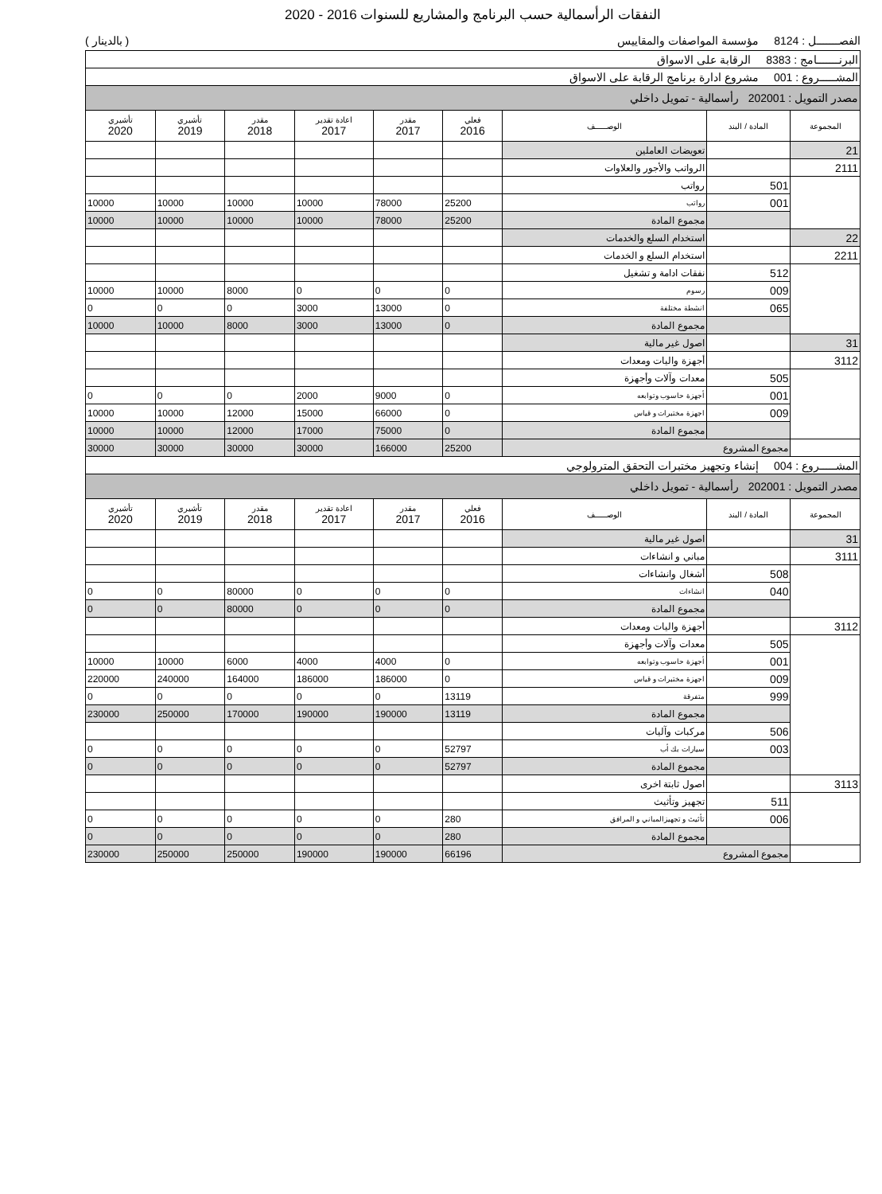النفقات الرأسمالية حسب البرنامج والمشاريع للسنوات 2016 - 2020
الفصـــــــل : 8124 مؤسسة المواصفات والمقاييس ( بالدينار )
| البرنـــــــامج : 8383 الرقابة على الاسواق | | | | | | | | |
| المشـــــروع : 001 مشروع ادارة برنامج الرقابة على الاسواق | | | | | | | | |
| مصدر التمويل : 202001 رأسمالية - تمويل داخلي | | | | | | | | |
| المجموعة | المادة / البند | الوصـــــف | فعلي 2016 | مقدر 2017 | اعادة تقدير 2017 | مقدر 2018 | تأشيري 2019 | تأشيري 2020 |
| 21 | | تعويضات العاملين | | | | | | |
| 2111 | | الرواتب والأجور والعلاوات | | | | | | |
| | 501 | رواتب | | | | | | |
| | 001 | رواتب | 25200 | 78000 | 10000 | 10000 | 10000 | 10000 |
| | | مجموع المادة | 25200 | 78000 | 10000 | 10000 | 10000 | 10000 |
| 22 | | استخدام السلع والخدمات | | | | | | |
| 2211 | | استخدام السلع و الخدمات | | | | | | |
| | 512 | نفقات ادامة و تشغيل | | | | | | |
| | 009 | رسوم | 0 | 0 | 0 | 8000 | 10000 | 10000 |
| | 065 | انشطة مختلفة | 0 | 13000 | 3000 | 0 | 0 | 0 |
| | | مجموع المادة | 0 | 13000 | 3000 | 8000 | 10000 | 10000 |
| 31 | | اصول غير مالية | | | | | | |
| 3112 | | أجهزة واليات ومعدات | | | | | | |
| | 505 | معدات وآلات وأجهزة | | | | | | |
| | 001 | أجهزة حاسوب وتوابعه | 0 | 9000 | 2000 | 0 | 0 | 0 |
| | 009 | اجهزة مختبرات و قياس | 0 | 66000 | 15000 | 12000 | 10000 | 10000 |
| | | مجموع المادة | 0 | 75000 | 17000 | 12000 | 10000 | 10000 |
| | مجموع المشروع | | 25200 | 166000 | 30000 | 30000 | 30000 | 30000 |
| المشـــــروع : 004 إنشاء وتجهيز مختبرات التحقق المترولوجي | | | | | | | | |
| مصدر التمويل : 202001 رأسمالية - تمويل داخلي | | | | | | | | |
| المجموعة | المادة / البند | الوصـــــف | فعلي 2016 | مقدر 2017 | اعادة تقدير 2017 | مقدر 2018 | تأشيري 2019 | تأشيري 2020 |
| 31 | | اصول غير مالية | | | | | | |
| 3111 | | مباني و انشاءات | | | | | | |
| | 508 | أشغال وانشاءات | | | | | | |
| | 040 | انشاءات | 0 | 0 | 0 | 80000 | 0 | 0 |
| | | مجموع المادة | 0 | 0 | 0 | 80000 | 0 | 0 |
| 3112 | | أجهزة واليات ومعدات | | | | | | |
| | 505 | معدات وآلات وأجهزة | | | | | | |
| | 001 | أجهزة حاسوب وتوابعه | 0 | 4000 | 4000 | 6000 | 10000 | 10000 |
| | 009 | اجهزة مختبرات و قياس | 0 | 186000 | 186000 | 164000 | 240000 | 220000 |
| | 999 | متفرقة | 13119 | 0 | 0 | 0 | 0 | 0 |
| | | مجموع المادة | 13119 | 190000 | 190000 | 170000 | 250000 | 230000 |
| | 506 | مركبات وآليات | | | | | | |
| | 003 | سيارات بك أب | 52797 | 0 | 0 | 0 | 0 | 0 |
| | | مجموع المادة | 52797 | 0 | 0 | 0 | 0 | 0 |
| 3113 | | اصول ثابتة اخرى | | | | | | |
| | 511 | تجهيز وتأثيث | | | | | | |
| | 006 | تأثيث و تجهيزالمباني و المرافق | 280 | 0 | 0 | 0 | 0 | 0 |
| | | مجموع المادة | 280 | 0 | 0 | 0 | 0 | 0 |
| | مجموع المشروع | | 66196 | 190000 | 190000 | 250000 | 250000 | 230000 |